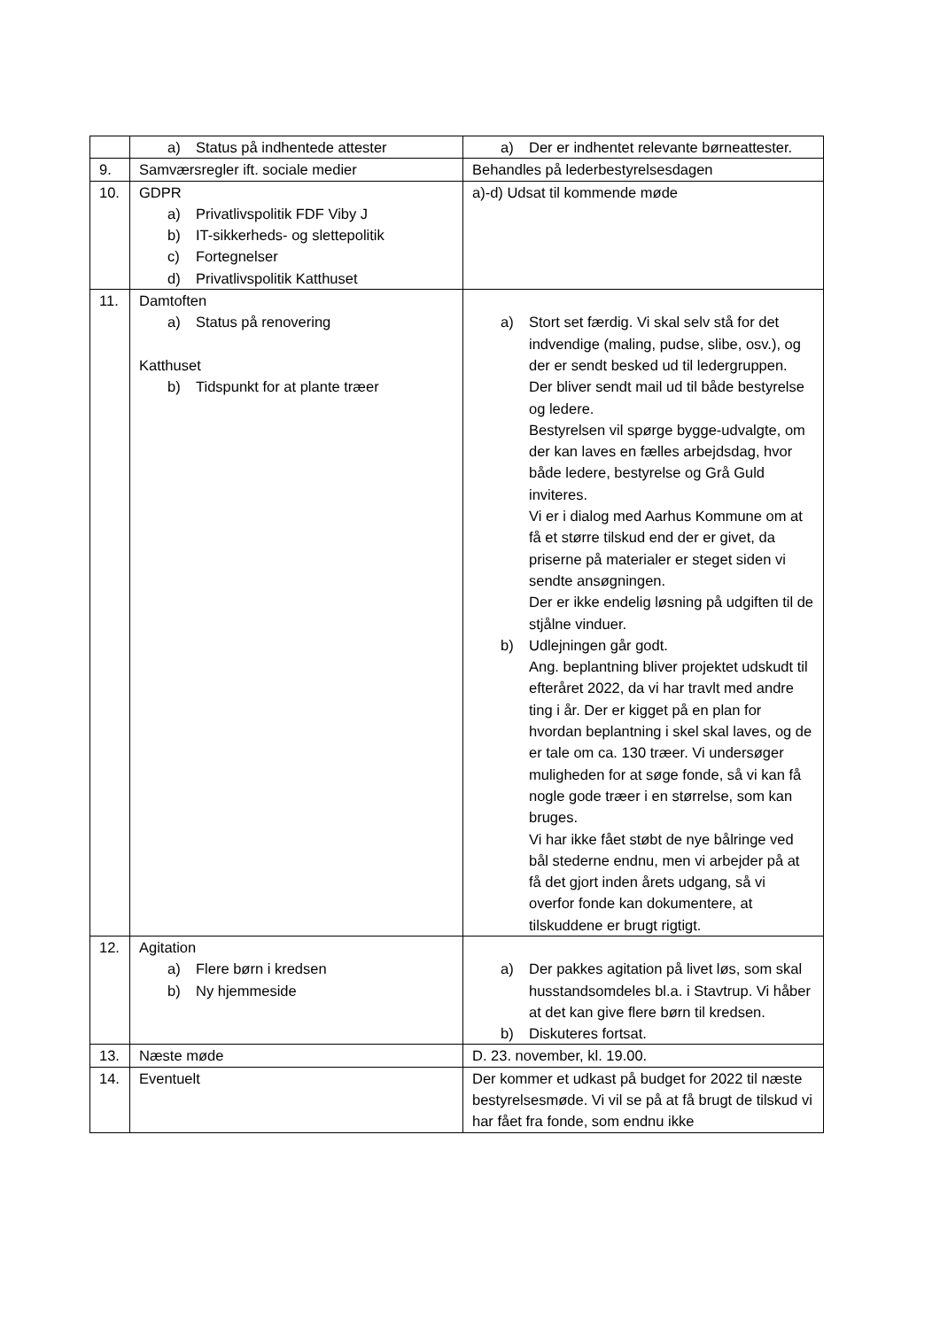| | a) Status på indhentede attester | a) Der er indhentet relevante børneattester. |
| 9. | Samværsregler ift. sociale medier | Behandles på lederbestyrelsesdagen |
| 10. | GDPR a) Privatlivspolitik FDF Viby J b) IT-sikkerheds- og slettepolitik c) Fortegnelser d) Privatlivspolitik Katthuset | a)-d) Udsat til kommende møde |
| 11. | Damtoften a) Status på renovering Katthuset b) Tidspunkt for at plante træer | a) Stort set færdig. Vi skal selv stå for det indvendige (maling, pudse, slibe, osv.), og der er sendt besked ud til ledergruppen. Der bliver sendt mail ud til både bestyrelse og ledere. Bestyrelsen vil spørge bygge-udvalgte, om der kan laves en fælles arbejdsdag, hvor både ledere, bestyrelse og Grå Guld inviteres. Vi er i dialog med Aarhus Kommune om at få et større tilskud end der er givet, da priserne på materialer er steget siden vi sendte ansøgningen. Der er ikke endelig løsning på udgiften til de stjålne vinduer. b) Udlejningen går godt. Ang. beplantning bliver projektet udskudt til efteråret 2022, da vi har travlt med andre ting i år. Der er kigget på en plan for hvordan beplantning i skel skal laves, og de er tale om ca. 130 træer. Vi undersøger muligheden for at søge fonde, så vi kan få nogle gode træer i en størrelse, som kan bruges. Vi har ikke fået støbt de nye bålringe ved bål stederne endnu, men vi arbejder på at få det gjort inden årets udgang, så vi overfor fonde kan dokumentere, at tilskuddene er brugt rigtigt. |
| 12. | Agitation a) Flere børn i kredsen b) Ny hjemmeside | a) Der pakkes agitation på livet løs, som skal husstandsomdeles bl.a. i Stavtrup. Vi håber at det kan give flere børn til kredsen. b) Diskuteres fortsat. |
| 13. | Næste møde | D. 23. november, kl. 19.00. |
| 14. | Eventuelt | Der kommer et udkast på budget for 2022 til næste bestyrelsesmøde. Vi vil se på at få brugt de tilskud vi har fået fra fonde, som endnu ikke |